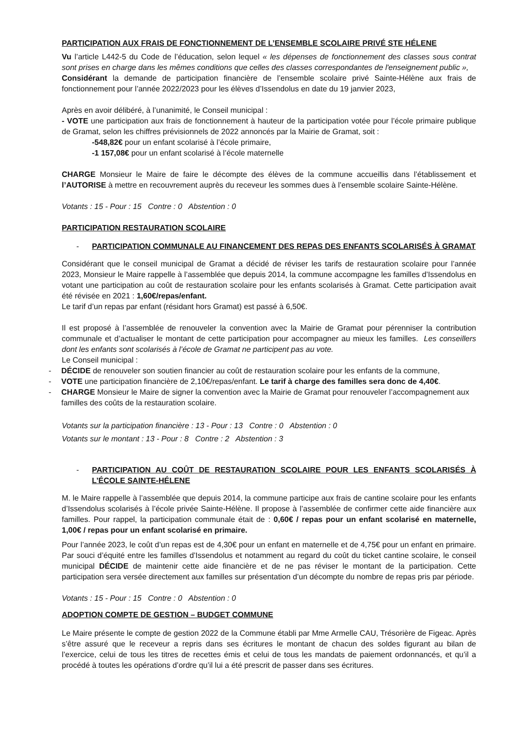PARTICIPATION AUX FRAIS DE FONCTIONNEMENT DE L’ENSEMBLE SCOLAIRE PRIVÉ STE HÉLENE
Vu l’article L442-5 du Code de l’éducation, selon lequel « les dépenses de fonctionnement des classes sous contrat sont prises en charge dans les mêmes conditions que celles des classes correspondantes de l'enseignement public »,
Considérant la demande de participation financière de l’ensemble scolaire privé Sainte-Hélène aux frais de fonctionnement pour l’année 2022/2023 pour les élèves d’Issendolus en date du 19 janvier 2023,
Après en avoir délibéré, à l’unanimité, le Conseil municipal :
- VOTE une participation aux frais de fonctionnement à hauteur de la participation votée pour l’école primaire publique de Gramat, selon les chiffres prévisionnels de 2022 annoncés par la Mairie de Gramat, soit :
-548,82€ pour un enfant scolarisé à l’école primaire,
-1 157,08€ pour un enfant scolarisé à l’école maternelle
CHARGE Monsieur le Maire de faire le décompte des élèves de la commune accueillis dans l’établissement et l’AUTORISE à mettre en recouvrement auprès du receveur les sommes dues à l’ensemble scolaire Sainte-Hélène.
Votants : 15 - Pour : 15 Contre : 0 Abstention : 0
PARTICIPATION RESTAURATION SCOLAIRE
- PARTICIPATION COMMUNALE AU FINANCEMENT DES REPAS DES ENFANTS SCOLARISÉS À GRAMAT
Considérant que le conseil municipal de Gramat a décidé de réviser les tarifs de restauration scolaire pour l’année 2023, Monsieur le Maire rappelle à l’assemblée que depuis 2014, la commune accompagne les familles d’Issendolus en votant une participation au coût de restauration scolaire pour les enfants scolarisés à Gramat. Cette participation avait été révisée en 2021 : 1,60€/repas/enfant.
Le tarif d’un repas par enfant (résidant hors Gramat) est passé à 6,50€.
Il est proposé à l’assemblée de renouveler la convention avec la Mairie de Gramat pour pérenniser la contribution communale et d’actualiser le montant de cette participation pour accompagner au mieux les familles. Les conseillers dont les enfants sont scolarisés à l’école de Gramat ne participent pas au vote.
Le Conseil municipal :
- DÉCIDE de renouveler son soutien financier au coût de restauration scolaire pour les enfants de la commune,
- VOTE une participation financière de 2,10€/repas/enfant. Le tarif à charge des familles sera donc de 4,40€.
- CHARGE Monsieur le Maire de signer la convention avec la Mairie de Gramat pour renouveler l’accompagnement aux familles des coûts de la restauration scolaire.
Votants sur la participation financière : 13 - Pour : 13 Contre : 0 Abstention : 0
Votants sur le montant : 13 - Pour : 8 Contre : 2 Abstention : 3
- PARTICIPATION AU COÛT DE RESTAURATION SCOLAIRE POUR LES ENFANTS SCOLARISÉS À L’ÉCOLE SAINTE-HÉLENE
M. le Maire rappelle à l’assemblée que depuis 2014, la commune participe aux frais de cantine scolaire pour les enfants d’Issendolus scolarisés à l’école privée Sainte-Hélène. Il propose à l’assemblée de confirmer cette aide financière aux familles. Pour rappel, la participation communale était de : 0,60€ / repas pour un enfant scolarisé en maternelle, 1,00€ / repas pour un enfant scolarisé en primaire.
Pour l’année 2023, le coût d’un repas est de 4,30€ pour un enfant en maternelle et de 4,75€ pour un enfant en primaire. Par souci d’équité entre les familles d’Issendolus et notamment au regard du coût du ticket cantine scolaire, le conseil municipal DÉCIDE de maintenir cette aide financière et de ne pas réviser le montant de la participation. Cette participation sera versée directement aux familles sur présentation d’un décompte du nombre de repas pris par période.
Votants : 15 - Pour : 15 Contre : 0 Abstention : 0
ADOPTION COMPTE DE GESTION – BUDGET COMMUNE
Le Maire présente le compte de gestion 2022 de la Commune établi par Mme Armelle CAU, Trésorière de Figeac. Après s’être assuré que le receveur a repris dans ses écritures le montant de chacun des soldes figurant au bilan de l’exercice, celui de tous les titres de recettes émis et celui de tous les mandats de paiement ordonnancés, et qu’il a procédé à toutes les opérations d’ordre qu’il lui a été prescrit de passer dans ses écritures.